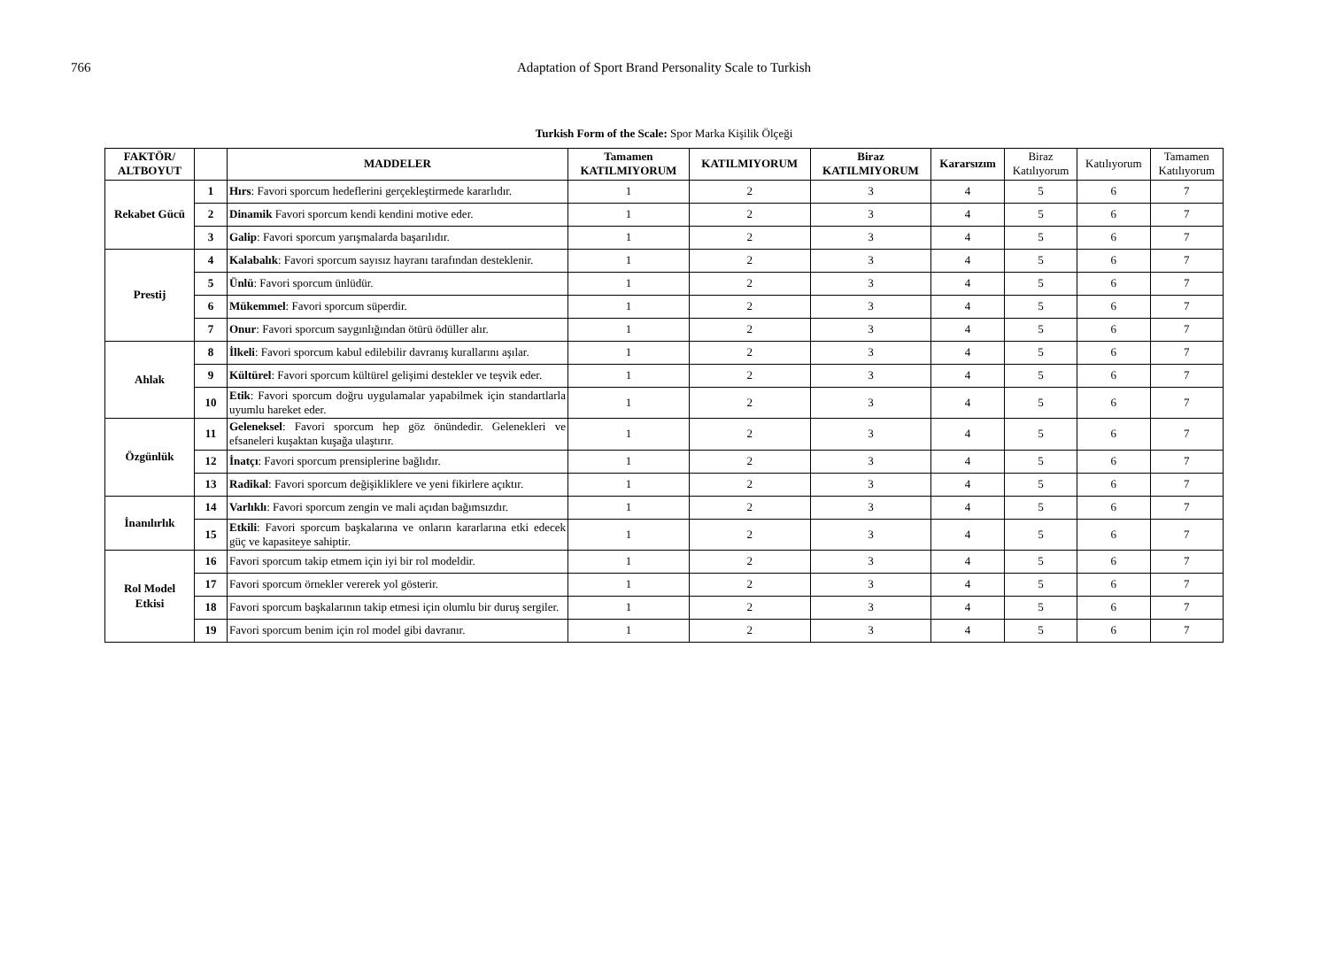766 Adaptation of Sport Brand Personality Scale to Turkish
Turkish Form of the Scale: Spor Marka Kişilik Ölçeği
| FAKTÖR/ ALTBOYUT | | MADDELER | Tamamen KATILMIYORUM | KATILMIYORUM | Biraz KATILMIYORUM | Kararsızım | Biraz Katılıyorum | Katılıyorum | Tamamen Katılıyorum |
| --- | --- | --- | --- | --- | --- | --- | --- | --- | --- |
| Rekabet Gücü | 1 | Hırs : Favori sporcum hedeflerini gerçekleştirmede kararlıdır. | 1 | 2 | 3 | 4 | 5 | 6 | 7 |
| | 2 | Dinamik Favori sporcum kendi kendini motive eder. | 1 | 2 | 3 | 4 | 5 | 6 | 7 |
| | 3 | Galip : Favori sporcum yarışmalarda başarılıdır. | 1 | 2 | 3 | 4 | 5 | 6 | 7 |
| Prestij | 4 | Kalabalık : Favori sporcum sayısız hayranı tarafından desteklenir. | 1 | 2 | 3 | 4 | 5 | 6 | 7 |
| | 5 | Ünlü : Favori sporcum ünlüdür. | 1 | 2 | 3 | 4 | 5 | 6 | 7 |
| | 6 | Mükemmel : Favori sporcum süperdir. | 1 | 2 | 3 | 4 | 5 | 6 | 7 |
| | 7 | Onur : Favori sporcum saygınlığından ötürü ödüller alır. | 1 | 2 | 3 | 4 | 5 | 6 | 7 |
| Ahlak | 8 | İlkeli : Favori sporcum kabul edilebilir davranış kurallarını aşılar. | 1 | 2 | 3 | 4 | 5 | 6 | 7 |
| | 9 | Kültürel : Favori sporcum kültürel gelişimi destekler ve teşvik eder. | 1 | 2 | 3 | 4 | 5 | 6 | 7 |
| | 10 | Etik : Favori sporcum doğru uygulamalar yapabilmek için standartlarla uyumlu hareket eder. | 1 | 2 | 3 | 4 | 5 | 6 | 7 |
| Özgünlük | 11 | Geleneksel : Favori sporcum hep göz önündedir. Gelenekleri ve efsaneleri kuşaktan kuşağa ulaştırır. | 1 | 2 | 3 | 4 | 5 | 6 | 7 |
| | 12 | İnatçı : Favori sporcum prensiplerine bağlıdır. | 1 | 2 | 3 | 4 | 5 | 6 | 7 |
| | 13 | Radikal : Favori sporcum değişikliklere ve yeni fikirlere açıktır. | 1 | 2 | 3 | 4 | 5 | 6 | 7 |
| İnanılırlık | 14 | Varlıklı : Favori sporcum zengin ve mali açıdan bağımsızdır. | 1 | 2 | 3 | 4 | 5 | 6 | 7 |
| | 15 | Etkili : Favori sporcum başkalarına ve onların kararlarına etki edecek güç ve kapasiteye sahiptir. | 1 | 2 | 3 | 4 | 5 | 6 | 7 |
| Rol Model Etkisi | 16 | Favori sporcum takip etmem için iyi bir rol modeldir. | 1 | 2 | 3 | 4 | 5 | 6 | 7 |
| | 17 | Favori sporcum örnekler vererek yol gösterir. | 1 | 2 | 3 | 4 | 5 | 6 | 7 |
| | 18 | Favori sporcum başkalarının takip etmesi için olumlu bir duruş sergiler. | 1 | 2 | 3 | 4 | 5 | 6 | 7 |
| | 19 | Favori sporcum benim için rol model gibi davranır. | 1 | 2 | 3 | 4 | 5 | 6 | 7 |